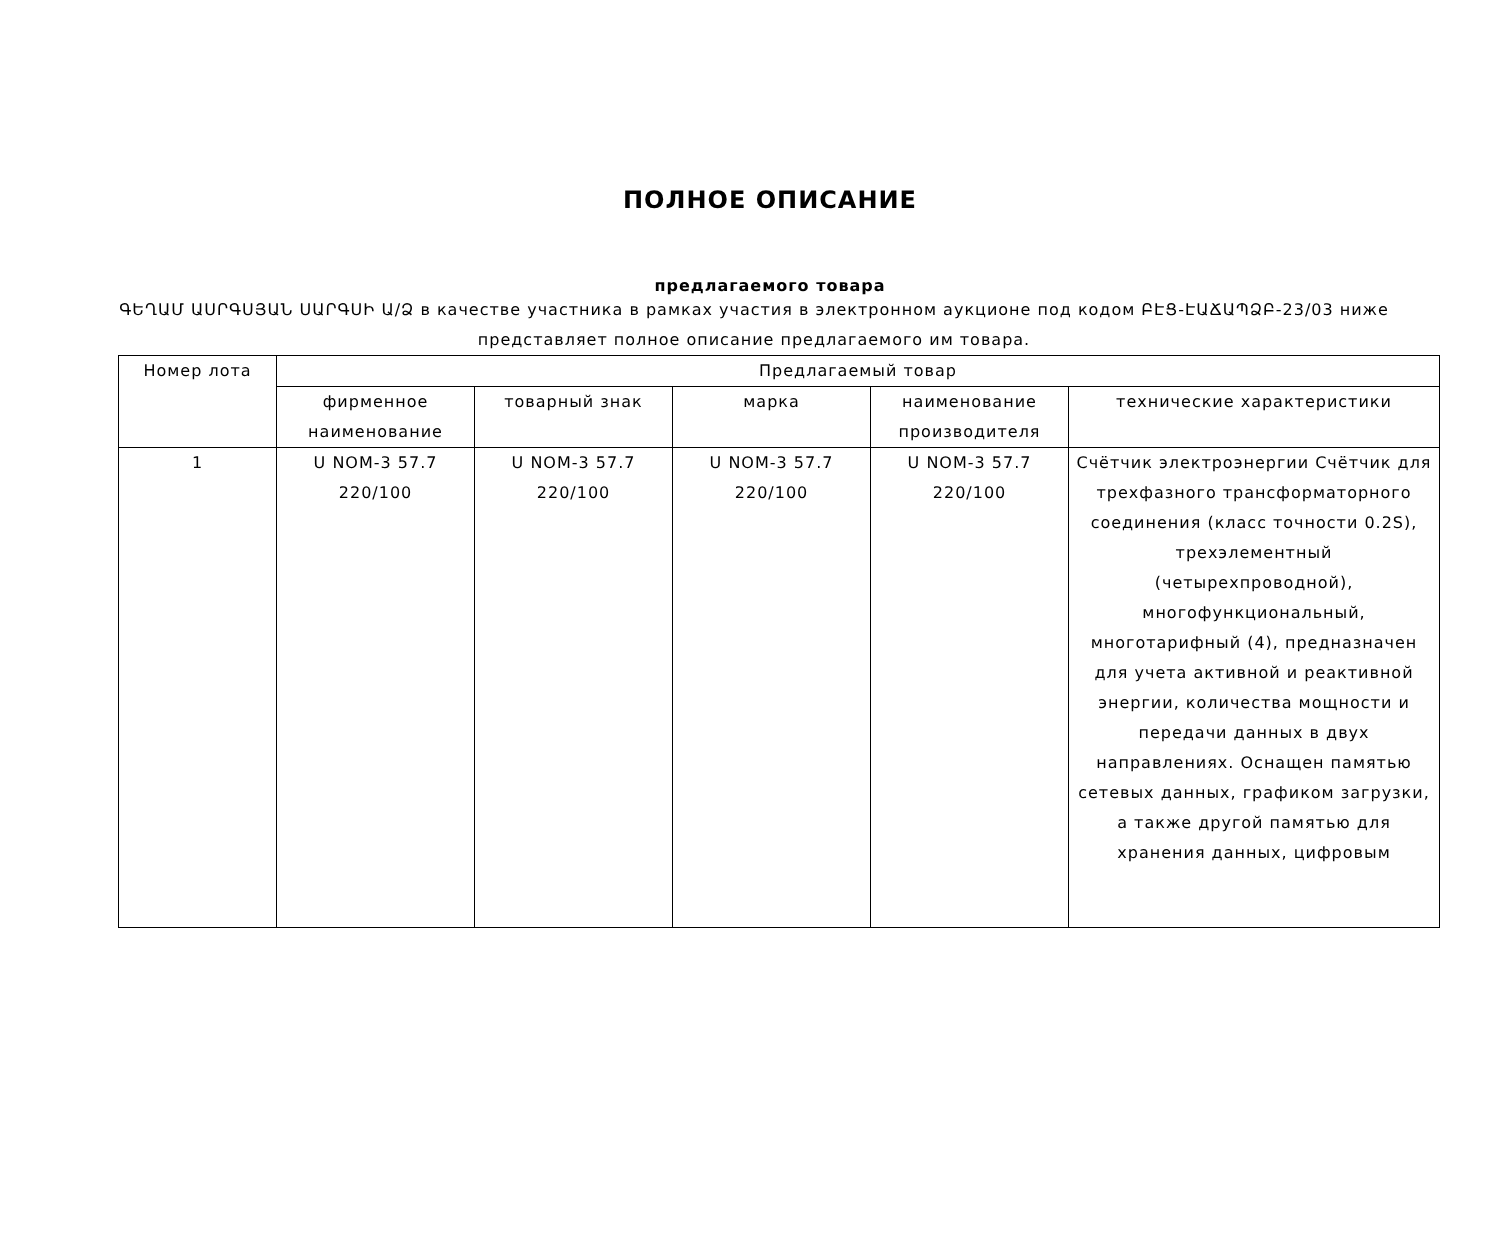ПОЛНОЕ ОПИСАНИЕ
предлагаемого товара
ԳԵՂԱՄ ԱՍՐԳՍՅԱՆ ՍԱՐԳՍԻ Ա/Ձ в качестве участника в рамках участия в электронном аукционе под кодом ԲԷՑ-ԷԱՃԱՊՁԲ-23/03 ниже представляет полное описание предлагаемого им товара.
| Номер лота | Предлагаемый товар | | | | |
| --- | --- | --- | --- | --- | --- |
| | фирменное наименование | товарный знак | марка | наименование производителя | технические характеристики |
| 1 | U NOM-3 57.7 220/100 | U NOM-3 57.7 220/100 | U NOM-3 57.7 220/100 | U NOM-3 57.7 220/100 | Счётчик электроэнергии Счётчик для трехфазного трансформаторного соединения (класс точности 0.2S), трехэлементный (четырехпроводной), многофункциональный, многотарифный (4), предназначен для учета активной и реактивной энергии, количества мощности и передачи данных в двух направлениях. Оснащен памятью сетевых данных, графиком загрузки, а также другой памятью для хранения данных, цифровым |